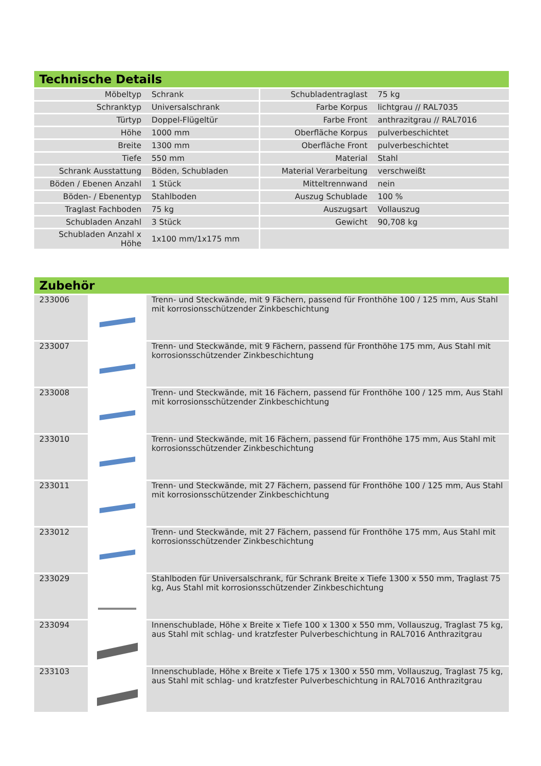Technische Details
| Möbeltyp | Schrank | Schubladentraglast | 75 kg |
| Schranktyp | Universalschrank | Farbe Korpus | lichtgrau // RAL7035 |
| Türtyp | Doppel-Flügeltür | Farbe Front | anthrazitgrau // RAL7016 |
| Höhe | 1000 mm | Oberfläche Korpus | pulverbeschichtet |
| Breite | 1300 mm | Oberfläche Front | pulverbeschichtet |
| Tiefe | 550 mm | Material | Stahl |
| Schrank Ausstattung | Böden, Schubladen | Material Verarbeitung | verschweißt |
| Böden / Ebenen Anzahl | 1 Stück | Mitteltrennwand | nein |
| Böden- / Ebenentyp | Stahlboden | Auszug Schublade | 100 % |
| Traglast Fachboden | 75 kg | Auszugsart | Vollauszug |
| Schubladen Anzahl | 3 Stück | Gewicht | 90,708 kg |
| Schubladen Anzahl x Höhe | 1x100 mm/1x175 mm | | |
Zubehör
| 233006 | | Trenn- und Steckwände, mit 9 Fächern, passend für Fronthöhe 100 / 125 mm, Aus Stahl mit korrosionsschützender Zinkbeschichtung |
| 233007 | | Trenn- und Steckwände, mit 9 Fächern, passend für Fronthöhe 175 mm, Aus Stahl mit korrosionsschützender Zinkbeschichtung |
| 233008 | | Trenn- und Steckwände, mit 16 Fächern, passend für Fronthöhe 100 / 125 mm, Aus Stahl mit korrosionsschützender Zinkbeschichtung |
| 233010 | | Trenn- und Steckwände, mit 16 Fächern, passend für Fronthöhe 175 mm, Aus Stahl mit korrosionsschützender Zinkbeschichtung |
| 233011 | | Trenn- und Steckwände, mit 27 Fächern, passend für Fronthöhe 100 / 125 mm, Aus Stahl mit korrosionsschützender Zinkbeschichtung |
| 233012 | | Trenn- und Steckwände, mit 27 Fächern, passend für Fronthöhe 175 mm, Aus Stahl mit korrosionsschützender Zinkbeschichtung |
| 233029 | | Stahlboden für Universalschrank, für Schrank Breite x Tiefe 1300 x 550 mm, Traglast 75 kg, Aus Stahl mit korrosionsschützender Zinkbeschichtung |
| 233094 | | Innenschublade, Höhe x Breite x Tiefe 100 x 1300 x 550 mm, Vollauszug, Traglast 75 kg, aus Stahl mit schlag- und kratzfester Pulverbeschichtung in RAL7016 Anthrazitgrau |
| 233103 | | Innenschublade, Höhe x Breite x Tiefe 175 x 1300 x 550 mm, Vollauszug, Traglast 75 kg, aus Stahl mit schlag- und kratzfester Pulverbeschichtung in RAL7016 Anthrazitgrau |